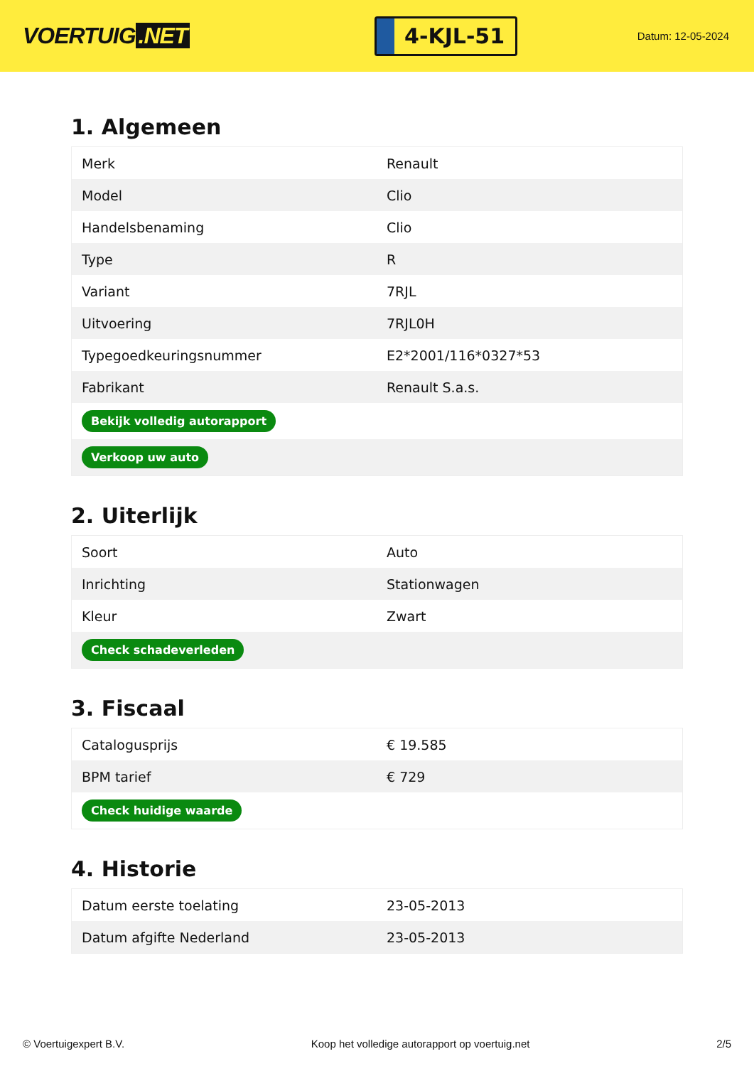VOERTUIG.NET
4-KJL-51
Datum: 12-05-2024
1. Algemeen
| Merk | Renault |
| Model | Clio |
| Handelsbenaming | Clio |
| Type | R |
| Variant | 7RJL |
| Uitvoering | 7RJL0H |
| Typegoedkeuringsnummer | E2*2001/116*0327*53 |
| Fabrikant | Renault S.a.s. |
| Bekijk volledig autorapport | |
| Verkoop uw auto | |
2. Uiterlijk
| Soort | Auto |
| Inrichting | Stationwagen |
| Kleur | Zwart |
| Check schadeverleden | |
3. Fiscaal
| Catalogusprijs | € 19.585 |
| BPM tarief | € 729 |
| Check huidige waarde | |
4. Historie
| Datum eerste toelating | 23-05-2013 |
| Datum afgifte Nederland | 23-05-2013 |
© Voertuigexpert B.V. Koop het volledige autorapport op voertuig.net 2/5